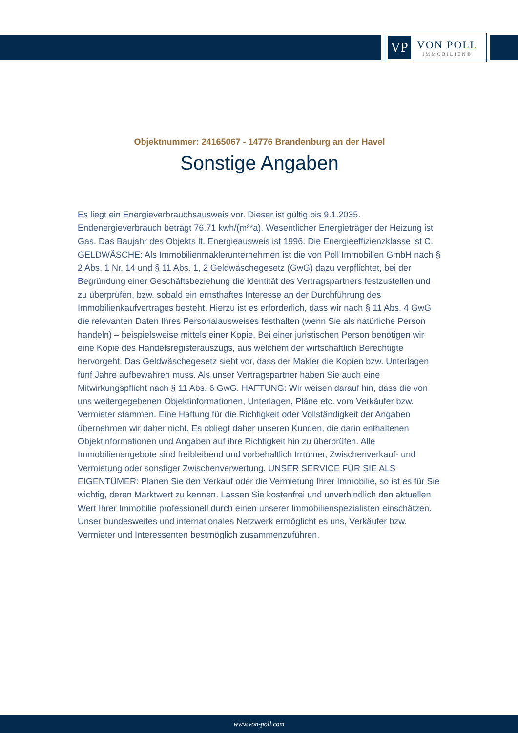VP
VON POLL
IMMOBILIEN®
Objektnummer: 24165067 - 14776 Brandenburg an der Havel
Sonstige Angaben
Es liegt ein Energieverbrauchsausweis vor. Dieser ist gültig bis 9.1.2035. Endenergieverbrauch beträgt 76.71 kwh/(m²*a). Wesentlicher Energieträger der Heizung ist Gas. Das Baujahr des Objekts lt. Energieausweis ist 1996. Die Energieeffizienzklasse ist C. GELDWÄSCHE: Als Immobilienmaklerunternehmen ist die von Poll Immobilien GmbH nach § 2 Abs. 1 Nr. 14 und § 11 Abs. 1, 2 Geldwäschegesetz (GwG) dazu verpflichtet, bei der Begründung einer Geschäftsbeziehung die Identität des Vertragspartners festzustellen und zu überprüfen, bzw. sobald ein ernsthaftes Interesse an der Durchführung des Immobilienkaufvertrages besteht. Hierzu ist es erforderlich, dass wir nach § 11 Abs. 4 GwG die relevanten Daten Ihres Personalausweises festhalten (wenn Sie als natürliche Person handeln) – beispielsweise mittels einer Kopie. Bei einer juristischen Person benötigen wir eine Kopie des Handelsregisterauszugs, aus welchem der wirtschaftlich Berechtigte hervorgeht. Das Geldwäschegesetz sieht vor, dass der Makler die Kopien bzw. Unterlagen fünf Jahre aufbewahren muss. Als unser Vertragspartner haben Sie auch eine Mitwirkungspflicht nach § 11 Abs. 6 GwG. HAFTUNG: Wir weisen darauf hin, dass die von uns weitergegebenen Objektinformationen, Unterlagen, Pläne etc. vom Verkäufer bzw. Vermieter stammen. Eine Haftung für die Richtigkeit oder Vollständigkeit der Angaben übernehmen wir daher nicht. Es obliegt daher unseren Kunden, die darin enthaltenen Objektinformationen und Angaben auf ihre Richtigkeit hin zu überprüfen. Alle Immobilienangebote sind freibleibend und vorbehaltlich Irrtümer, Zwischenverkauf- und Vermietung oder sonstiger Zwischenverwertung. UNSER SERVICE FÜR SIE ALS EIGENTÜMER: Planen Sie den Verkauf oder die Vermietung Ihrer Immobilie, so ist es für Sie wichtig, deren Marktwert zu kennen. Lassen Sie kostenfrei und unverbindlich den aktuellen Wert Ihrer Immobilie professionell durch einen unserer Immobilienspezialisten einschätzen. Unser bundesweites und internationales Netzwerk ermöglicht es uns, Verkäufer bzw. Vermieter und Interessenten bestmöglich zusammenzuführen.
www.von-poll.com